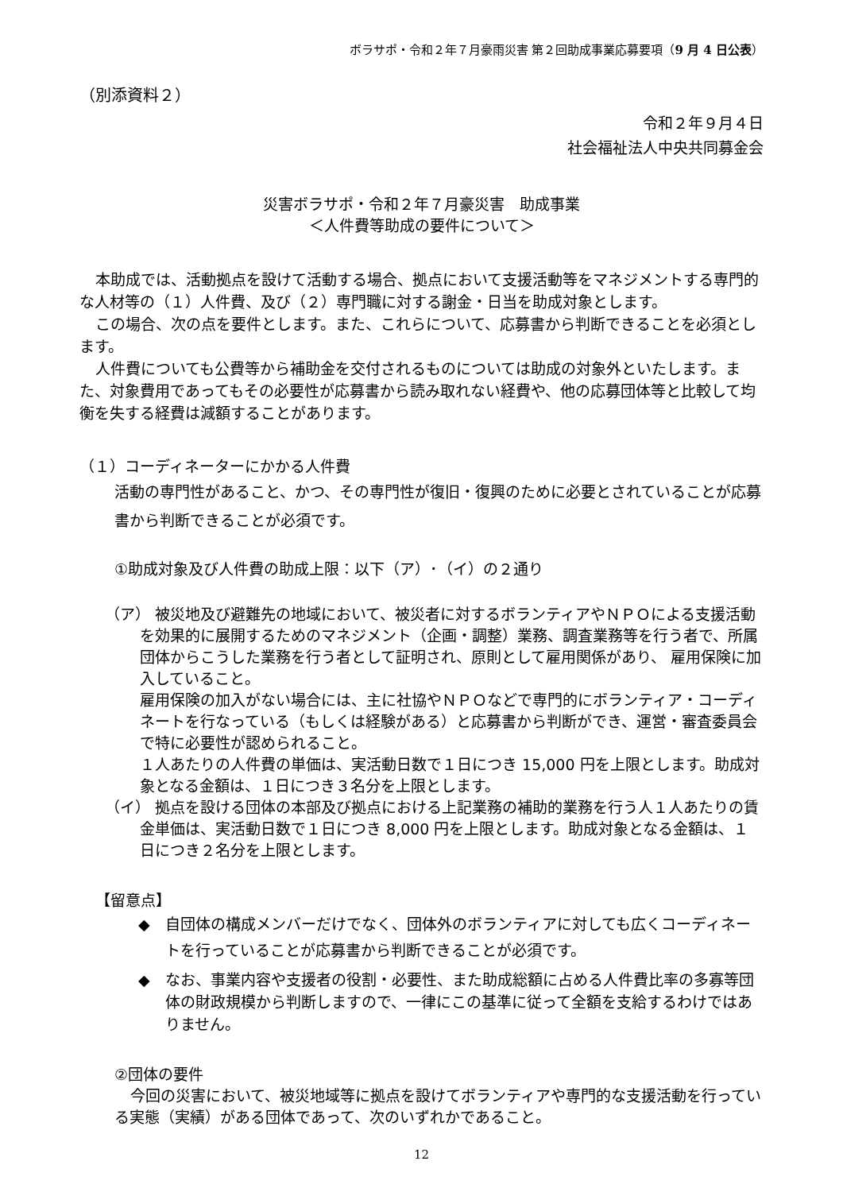ボラサポ・令和２年７月豪雨災害 第２回助成事業応募要項（9 月 4 日公表）
（別添資料２）
令和２年９月４日
社会福祉法人中央共同募金会
災害ボラサポ・令和２年７月豪災害　助成事業
＜人件費等助成の要件について＞
本助成では、活動拠点を設けて活動する場合、拠点において支援活動等をマネジメントする専門的な人材等の（１）人件費、及び（２）専門職に対する謝金・日当を助成対象とします。
この場合、次の点を要件とします。また、これらについて、応募書から判断できることを必須とします。
人件費についても公費等から補助金を交付されるものについては助成の対象外といたします。また、対象費用であってもその必要性が応募書から読み取れない経費や、他の応募団体等と比較して均衡を失する経費は減額することがあります。
（１）コーディネーターにかかる人件費
活動の専門性があること、かつ、その専門性が復旧・復興のために必要とされていることが応募書から判断できることが必須です。
①助成対象及び人件費の助成上限：以下（ア）･（イ）の２通り
（ア） 被災地及び避難先の地域において、被災者に対するボランティアやＮＰＯによる支援活動を効果的に展開するためのマネジメント（企画・調整）業務、調査業務等を行う者で、所属団体からこうした業務を行う者として証明され、原則として雇用関係があり、 雇用保険に加入していること。
雇用保険の加入がない場合には、主に社協やＮＰＯなどで専門的にボランティア・コーディネートを行なっている（もしくは経験がある）と応募書から判断ができ、運営・審査委員会で特に必要性が認められること。
１人あたりの人件費の単価は、実活動日数で１日につき 15,000 円を上限とします。助成対象となる金額は、１日につき３名分を上限とします。
（イ） 拠点を設ける団体の本部及び拠点における上記業務の補助的業務を行う人１人あたりの賃金単価は、実活動日数で１日につき 8,000 円を上限とします。助成対象となる金額は、１日につき２名分を上限とします。
【留意点】
◆　自団体の構成メンバーだけでなく、団体外のボランティアに対しても広くコーディネートを行っていることが応募書から判断できることが必須です。
◆　なお、事業内容や支援者の役割・必要性、また助成総額に占める人件費比率の多寡等団体の財政規模から判断しますので、一律にこの基準に従って全額を支給するわけではありません。
②団体の要件
今回の災害において、被災地域等に拠点を設けてボランティアや専門的な支援活動を行っている実態（実績）がある団体であって、次のいずれかであること。
12